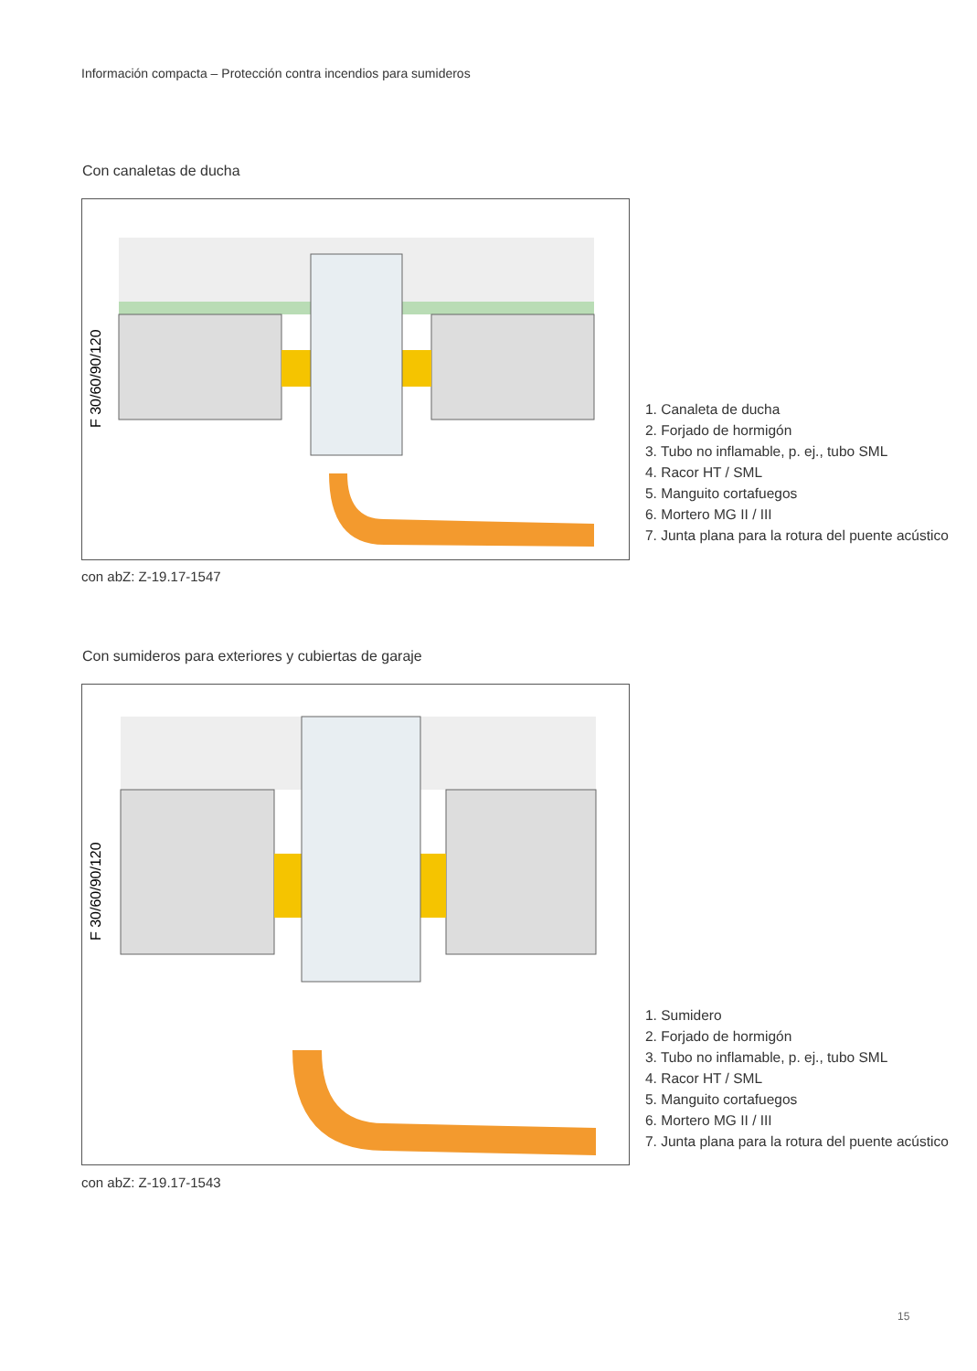Información compacta – Protección contra incendios para sumideros
Con canaletas de ducha
F 30/60/90/120
con abZ: Z-19.17-1547
1. Canaleta de ducha
2. Forjado de hormigón
3. Tubo no inflamable, p. ej., tubo SML
4. Racor HT / SML
5. Manguito cortafuegos
6. Mortero MG II / III
7. Junta plana para la rotura del puente acústico
Con sumideros para exteriores y cubiertas de garaje
F 30/60/90/120
con abZ: Z-19.17-1543
1. Sumidero
2. Forjado de hormigón
3. Tubo no inflamable, p. ej., tubo SML
4. Racor HT / SML
5. Manguito cortafuegos
6. Mortero MG II / III
7. Junta plana para la rotura del puente acústico
15